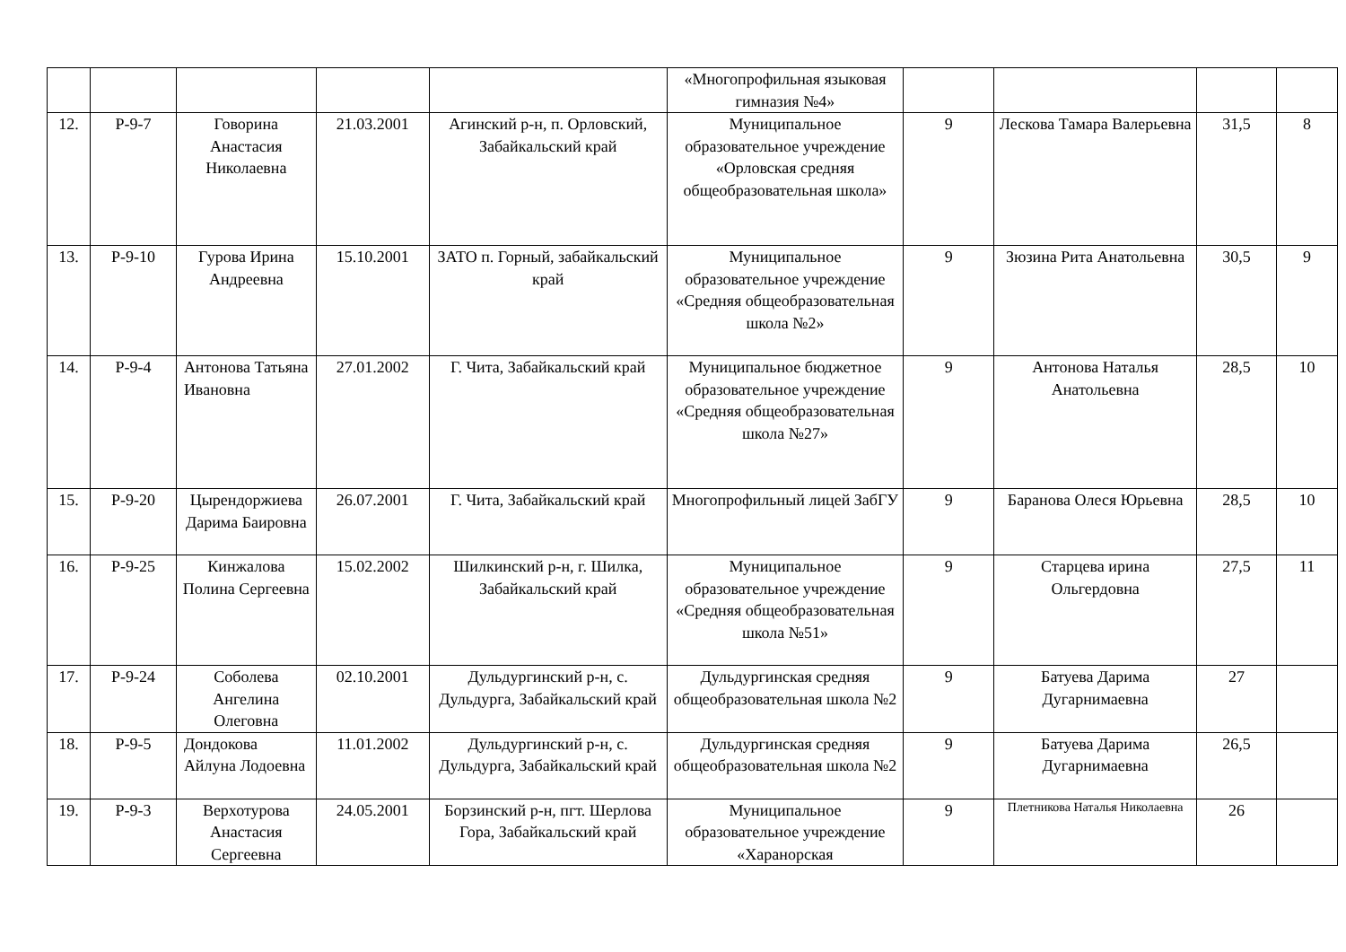| | | | | | «Многопрофильная языковая гимназия №4» | | | | |
| 12. | Р-9-7 | Говорина Анастасия Николаевна | 21.03.2001 | Агинский р-н, п. Орловский, Забайкальский край | Муниципальное образовательное учреждение «Орловская средняя общеобразовательная школа» | 9 | Лескова Тамара Валерьевна | 31,5 | 8 |
| 13. | Р-9-10 | Гурова Ирина Андреевна | 15.10.2001 | ЗАТО п. Горный, забайкальский край | Муниципальное образовательное учреждение «Средняя общеобразовательная школа №2» | 9 | Зюзина Рита Анатольевна | 30,5 | 9 |
| 14. | Р-9-4 | Антонова Татьяна Ивановна | 27.01.2002 | Г. Чита, Забайкальский край | Муниципальное бюджетное образовательное учреждение «Средняя общеобразовательная школа №27» | 9 | Антонова Наталья Анатольевна | 28,5 | 10 |
| 15. | Р-9-20 | Цырендоржиева Дарима Баировна | 26.07.2001 | Г. Чита, Забайкальский край | Многопрофильный лицей ЗабГУ | 9 | Баранова Олеся Юрьевна | 28,5 | 10 |
| 16. | Р-9-25 | Кинжалова Полина Сергеевна | 15.02.2002 | Шилкинский р-н, г. Шилка, Забайкальский край | Муниципальное образовательное учреждение «Средняя общеобразовательная школа №51» | 9 | Старцева ирина Ольгердовна | 27,5 | 11 |
| 17. | Р-9-24 | Соболева Ангелина Олеговна | 02.10.2001 | Дульдургинский р-н, с. Дульдурга, Забайкальский край | Дульдургинская средняя общеобразовательная школа №2 | 9 | Батуева Дарима Дугарнимаевна | 27 | |
| 18. | Р-9-5 | Дондокова Айлуна Лодоевна | 11.01.2002 | Дульдургинский р-н, с. Дульдурга, Забайкальский край | Дульдургинская средняя общеобразовательная школа №2 | 9 | Батуева Дарима Дугарнимаевна | 26,5 | |
| 19. | Р-9-3 | Верхотурова Анастасия Сергеевна | 24.05.2001 | Борзинский р-н, пгт. Шерлова Гора, Забайкальский край | Муниципальное образовательное учреждение «Харанорская | 9 | Плетникова Наталья Николаевна | 26 | |